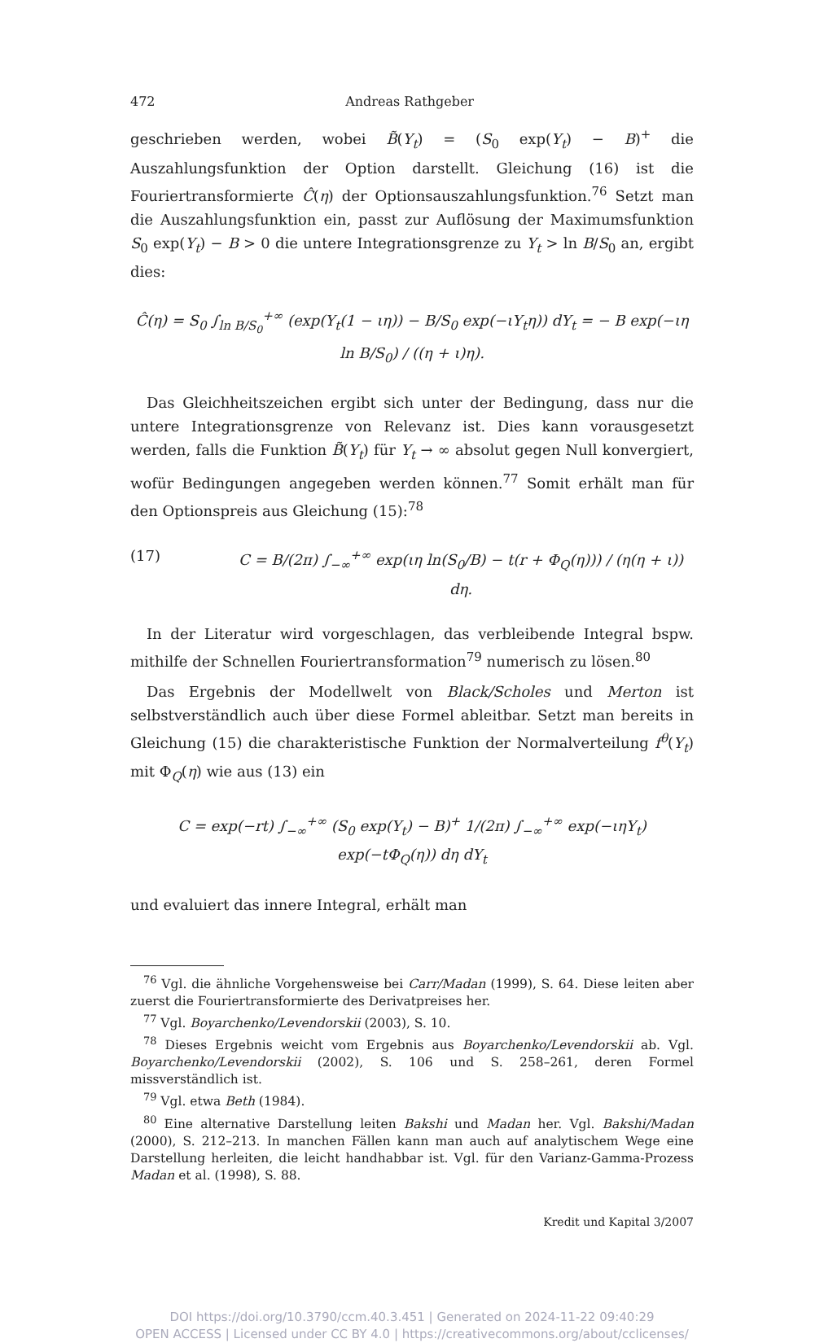472 Andreas Rathgeber
geschrieben werden, wobei B̃(Y<sub>t</sub>) = (S<sub>0</sub> exp(Y<sub>t</sub>) − B)<sup>+</sup> die Auszahlungsfunktion der Option darstellt. Gleichung (16) ist die Fouriertransformierte Ĉ(η) der Optionsauszahlungsfunktion.<sup>76</sup> Setzt man die Auszahlungsfunktion ein, passt zur Auflösung der Maximumsfunktion S<sub>0</sub> exp(Y<sub>t</sub>) − B > 0 die untere Integrationsgrenze zu Y<sub>t</sub> > ln B/S<sub>0</sub> an, ergibt dies:
Ĉ(η) = S<sub>0</sub> ∫<sub>ln B/S<sub>0</sub></sub><sup>+∞</sup> (exp(Y<sub>t</sub>(1 − ιη)) − B/S<sub>0</sub> exp(−ιY<sub>t</sub>η)) dY<sub>t</sub> = − B exp(−ιη ln B/S<sub>0</sub>) / ((η + ι)η).
Das Gleichheitszeichen ergibt sich unter der Bedingung, dass nur die untere Integrationsgrenze von Relevanz ist. Dies kann vorausgesetzt werden, falls die Funktion B̃(Y<sub>t</sub>) für Y<sub>t</sub> → ∞ absolut gegen Null konvergiert, wofür Bedingungen angegeben werden können.<sup>77</sup> Somit erhält man für den Optionspreis aus Gleichung (15):<sup>78</sup>
(17) C = B/(2π) ∫<sub>−∞</sub><sup>+∞</sup> exp(ιη ln(S<sub>0</sub>/B) − t(r + Φ<sub>Q</sub>(η))) / (η(η + ι)) dη.
In der Literatur wird vorgeschlagen, das verbleibende Integral bspw. mithilfe der Schnellen Fouriertransformation<sup>79</sup> numerisch zu lösen.<sup>80</sup>
Das Ergebnis der Modellwelt von Black/Scholes und Merton ist selbstverständlich auch über diese Formel ableitbar. Setzt man bereits in Gleichung (15) die charakteristische Funktion der Normalverteilung f<sup>θ</sup>(Y<sub>t</sub>) mit Φ<sub>Q</sub>(η) wie aus (13) ein
C = exp(−rt) ∫<sub>−∞</sub><sup>+∞</sup> (S<sub>0</sub> exp(Y<sub>t</sub>) − B)<sup>+</sup> 1/(2π) ∫<sub>−∞</sub><sup>+∞</sup> exp(−ιηY<sub>t</sub>) exp(−tΦ<sub>Q</sub>(η)) dη dY<sub>t</sub>
und evaluiert das innere Integral, erhält man
<sup>76</sup> Vgl. die ähnliche Vorgehensweise bei Carr/Madan (1999), S. 64. Diese leiten aber zuerst die Fouriertransformierte des Derivatpreises her.
<sup>77</sup> Vgl. Boyarchenko/Levendorskii (2003), S. 10.
<sup>78</sup> Dieses Ergebnis weicht vom Ergebnis aus Boyarchenko/Levendorskii ab. Vgl. Boyarchenko/Levendorskii (2002), S. 106 und S. 258–261, deren Formel missverständlich ist.
<sup>79</sup> Vgl. etwa Beth (1984).
<sup>80</sup> Eine alternative Darstellung leiten Bakshi und Madan her. Vgl. Bakshi/Madan (2000), S. 212–213. In manchen Fällen kann man auch auf analytischem Wege eine Darstellung herleiten, die leicht handhabbar ist. Vgl. für den Varianz-Gamma-Prozess Madan et al. (1998), S. 88.
Kredit und Kapital 3/2007
DOI https://doi.org/10.3790/ccm.40.3.451 | Generated on 2024-11-22 09:40:29
OPEN ACCESS | Licensed under CC BY 4.0 | https://creativecommons.org/about/cclicenses/